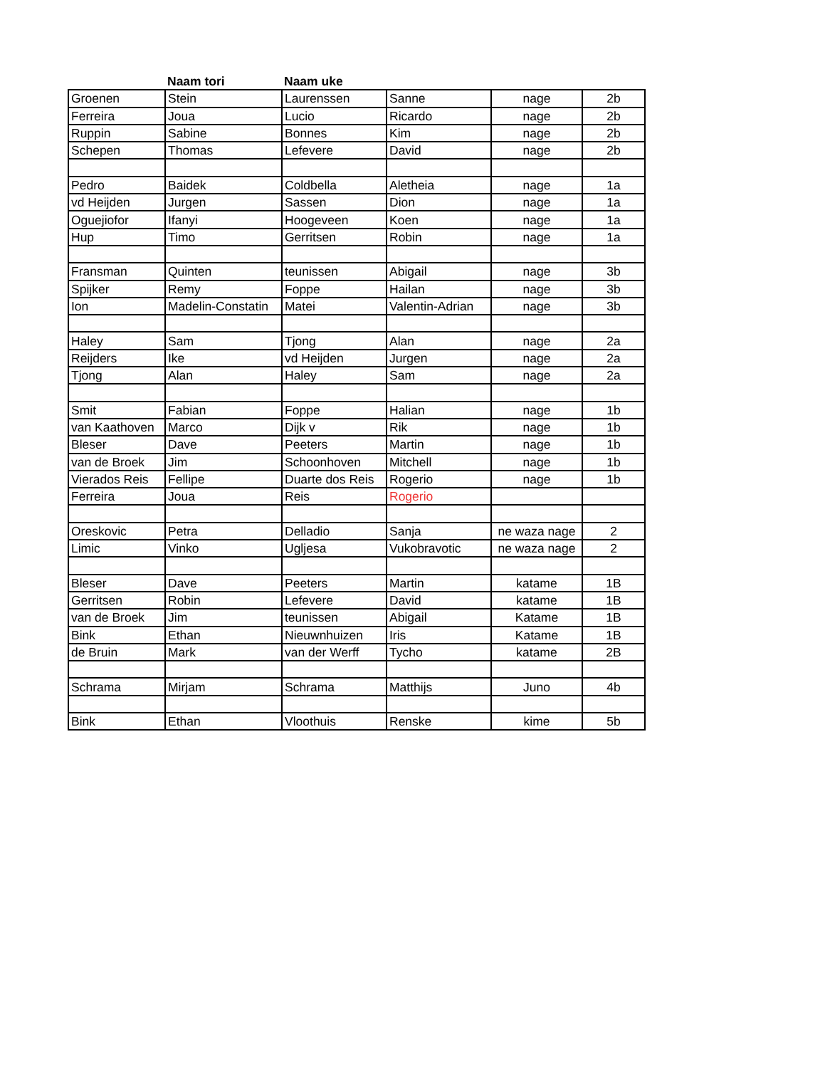| | Naam tori | Naam uke | | | |
| --- | --- | --- | --- | --- | --- |
| Groenen | Stein | Laurenssen | Sanne | nage | 2b |
| Ferreira | Joua | Lucio | Ricardo | nage | 2b |
| Ruppin | Sabine | Bonnes | Kim | nage | 2b |
| Schepen | Thomas | Lefevere | David | nage | 2b |
| Pedro | Baidek | Coldbella | Aletheia | nage | 1a |
| vd Heijden | Jurgen | Sassen | Dion | nage | 1a |
| Oguejiofor | Ifanyi | Hoogeveen | Koen | nage | 1a |
| Hup | Timo | Gerritsen | Robin | nage | 1a |
| Fransman | Quinten | teunissen | Abigail | nage | 3b |
| Spijker | Remy | Foppe | Hailan | nage | 3b |
| Ion | Madelin-Constatin | Matei | Valentin-Adrian | nage | 3b |
| Haley | Sam | Tjong | Alan | nage | 2a |
| Reijders | Ike | vd Heijden | Jurgen | nage | 2a |
| Tjong | Alan | Haley | Sam | nage | 2a |
| Smit | Fabian | Foppe | Halian | nage | 1b |
| van Kaathoven | Marco | Dijk v | Rik | nage | 1b |
| Bleser | Dave | Peeters | Martin | nage | 1b |
| van de Broek | Jim | Schoonhoven | Mitchell | nage | 1b |
| Vierados Reis | Fellipe | Duarte dos Reis | Rogerio | nage | 1b |
| Ferreira | Joua | Reis | Rogerio | | |
| Oreskovic | Petra | Delladio | Sanja | ne waza nage | 2 |
| Limic | Vinko | Ugljesa | Vukobravotic | ne waza nage | 2 |
| Bleser | Dave | Peeters | Martin | katame | 1B |
| Gerritsen | Robin | Lefevere | David | katame | 1B |
| van de Broek | Jim | teunissen | Abigail | Katame | 1B |
| Bink | Ethan | Nieuwnhuizen | Iris | Katame | 1B |
| de Bruin | Mark | van der Werff | Tycho | katame | 2B |
| Schrama | Mirjam | Schrama | Matthijs | Juno | 4b |
| Bink | Ethan | Vloothuis | Renske | kime | 5b |